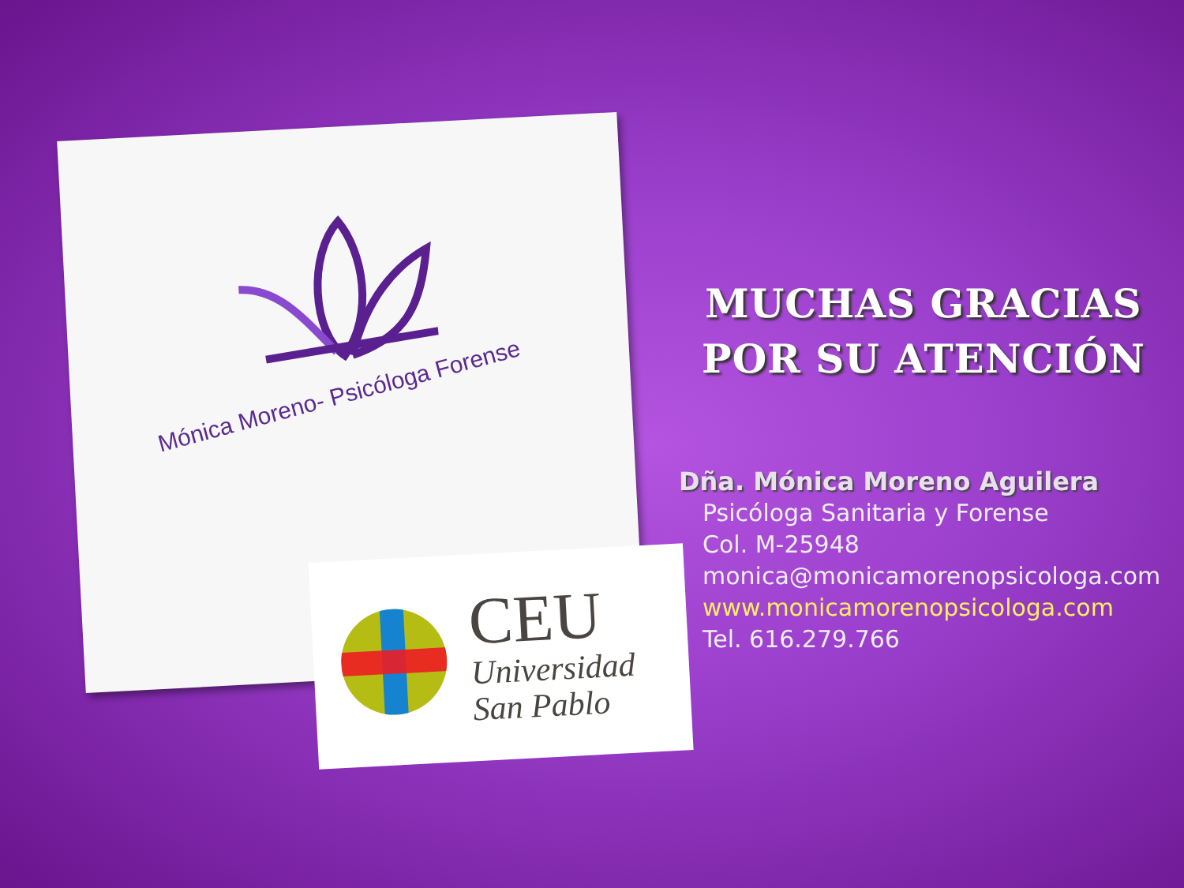Mónica Moreno- Psicóloga Forense
CEU
Universidad
San Pablo
MUCHAS GRACIAS
POR SU ATENCIÓN
Dña. Mónica Moreno Aguilera
Psicóloga Sanitaria y Forense
Col. M-25948
monica@monicamorenopsicologa.com
www.monicamorenopsicologa.com
Tel. 616.279.766